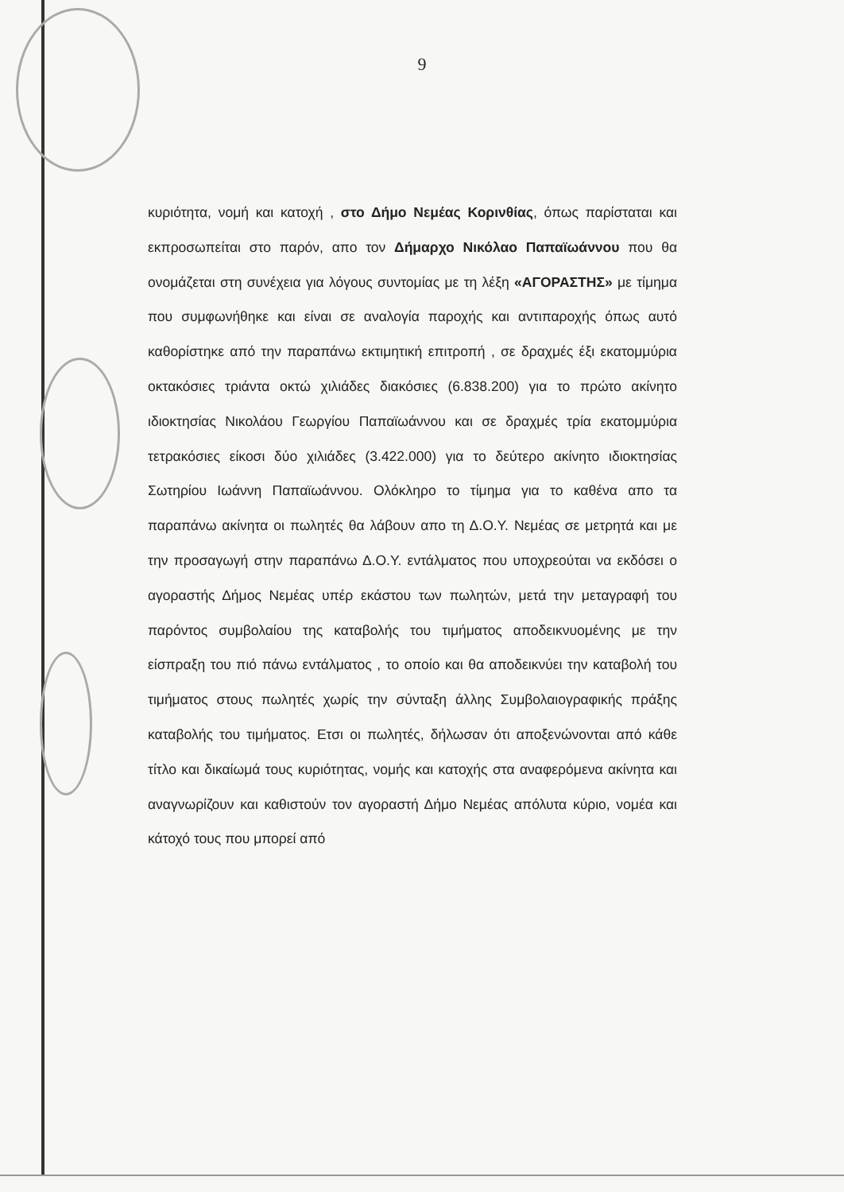9
κυριότητα, νομή και κατοχή , στο Δήμο Νεμέας Κορινθίας, όπως παρίσταται και εκπροσωπείται στο παρόν, απο τον Δήμαρχο Νικόλαο Παπαϊωάννου που θα ονομάζεται στη συνέχεια για λόγους συντομίας με τη λέξη «ΑΓΟΡΑΣΤΗΣ» με τίμημα που συμφωνήθηκε και είναι σε αναλογία παροχής και αντιπαροχής όπως αυτό καθορίστηκε από την παραπάνω εκτιμητική επιτροπή , σε δραχμές έξι εκατομμύρια οκτακόσιες τριάντα οκτώ χιλιάδες διακόσιες (6.838.200) για το πρώτο ακίνητο ιδιοκτησίας Νικολάου Γεωργίου Παπαϊωάννου και σε δραχμές τρία εκατομμύρια τετρακόσιες είκοσι δύο χιλιάδες (3.422.000) για το δεύτερο ακίνητο ιδιοκτησίας Σωτηρίου Ιωάννη Παπαϊωάννου. Ολόκληρο το τίμημα για το καθένα απο τα παραπάνω ακίνητα οι πωλητές θα λάβουν απο τη Δ.Ο.Υ. Νεμέας σε μετρητά και με την προσαγωγή στην παραπάνω Δ.Ο.Υ. εντάλματος που υποχρεούται να εκδόσει ο αγοραστής Δήμος Νεμέας υπέρ εκάστου των πωλητών, μετά την μεταγραφή του παρόντος συμβολαίου της καταβολής του τιμήματος αποδεικνυομένης με την είσπραξη του πιό πάνω εντάλματος , το οποίο και θα αποδεικνύει την καταβολή του τιμήματος στους πωλητές χωρίς την σύνταξη άλλης Συμβολαιογραφικής πράξης καταβολής του τιμήματος. Ετσι οι πωλητές, δήλωσαν ότι αποξενώνονται από κάθε τίτλο και δικαίωμά τους κυριότητας, νομής και κατοχής στα αναφερόμενα ακίνητα και αναγνωρίζουν και καθιστούν τον αγοραστή Δήμο Νεμέας απόλυτα κύριο, νομέα και κάτοχό τους που μπορεί από